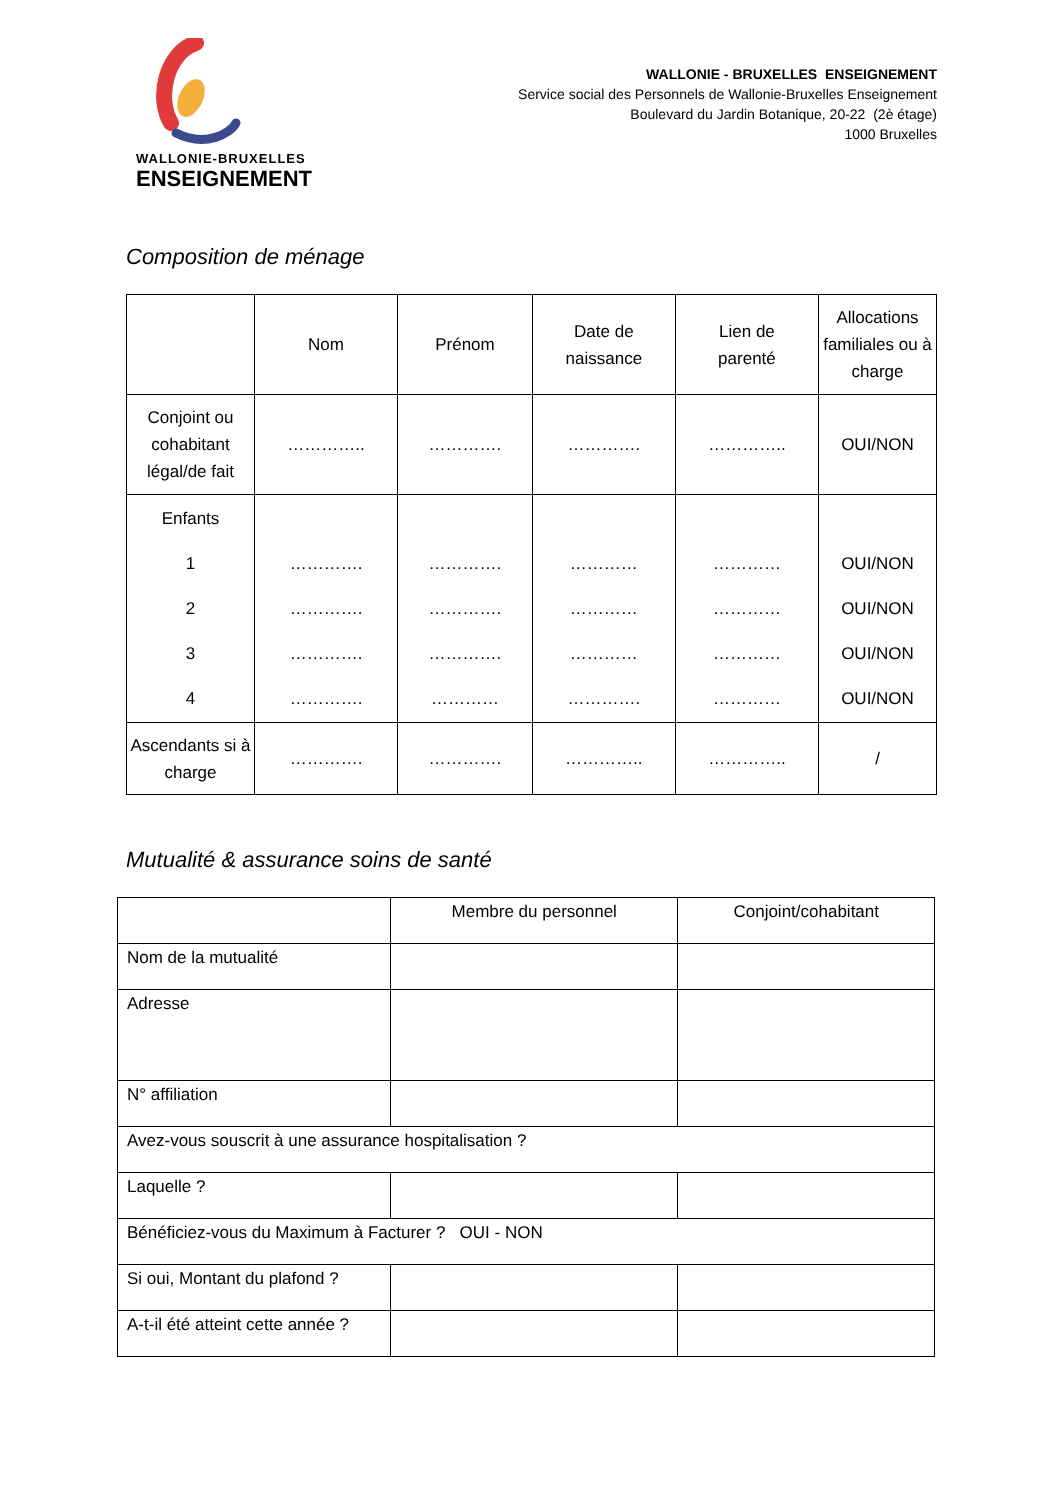WALLONIE-BRUXELLES
ENSEIGNEMENT
WALLONIE - BRUXELLES ENSEIGNEMENT
Service social des Personnels de Wallonie-Bruxelles Enseignement
Boulevard du Jardin Botanique, 20-22 (2è étage)
1000 Bruxelles
Composition de ménage
| | Nom | Prénom | Date de naissance | Lien de parenté | Allocations familiales ou à charge |
| --- | --- | --- | --- | --- | --- |
| Conjoint ou cohabitant légal/de fait | ………….. | …………. | …………. | ………….. | OUI/NON |
| Enfants 1 2 3 4 | …………. …………. …………. …………. | …………. …………. …………. ………… | ………… ………… ………… …………. | ………… ………… ………… ………… | OUI/NON OUI/NON OUI/NON OUI/NON |
| Ascendants si à charge | …………. | …………. | ………….. | ………….. | / |
Mutualité & assurance soins de santé
| | Membre du personnel | Conjoint/cohabitant |
| Nom de la mutualité | | |
| Adresse | | |
| N° affiliation | | |
| Avez-vous souscrit à une assurance hospitalisation ? | | |
| Laquelle ? | | |
| Bénéficiez-vous du Maximum à Facturer ? OUI - NON | | |
| Si oui, Montant du plafond ? | | |
| A-t-il été atteint cette année ? | | |